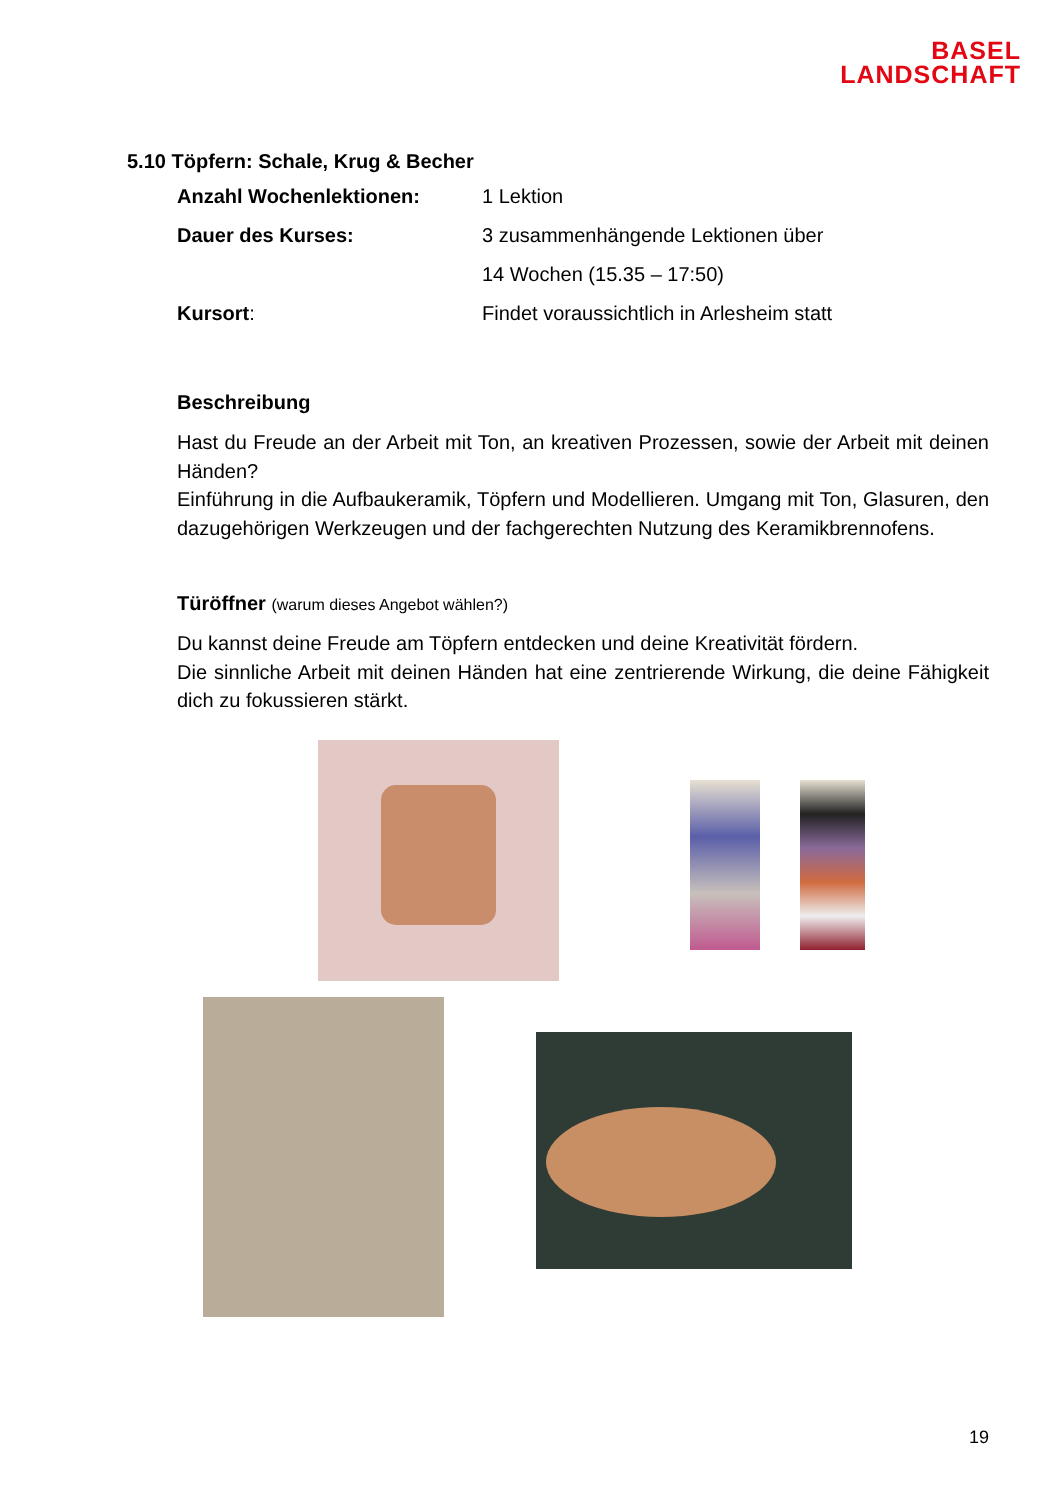BASEL
LANDSCHAFT
5.10 Töpfern: Schale, Krug & Becher
Anzahl Wochenlektionen: 1 Lektion
Dauer des Kurses: 3 zusammenhängende Lektionen über
14 Wochen (15.35 – 17:50)
Kursort: Findet voraussichtlich in Arlesheim statt
Beschreibung
Hast du Freude an der Arbeit mit Ton, an kreativen Prozessen, sowie der Arbeit mit deinen Händen?
Einführung in die Aufbaukeramik, Töpfern und Modellieren. Umgang mit Ton, Glasuren, den dazugehörigen Werkzeugen und der fachgerechten Nutzung des Keramikbrennofens.
Türöffner (warum dieses Angebot wählen?)
Du kannst deine Freude am Töpfern entdecken und deine Kreativität fördern.
Die sinnliche Arbeit mit deinen Händen hat eine zentrierende Wirkung, die deine Fähigkeit dich zu fokussieren stärkt.
19